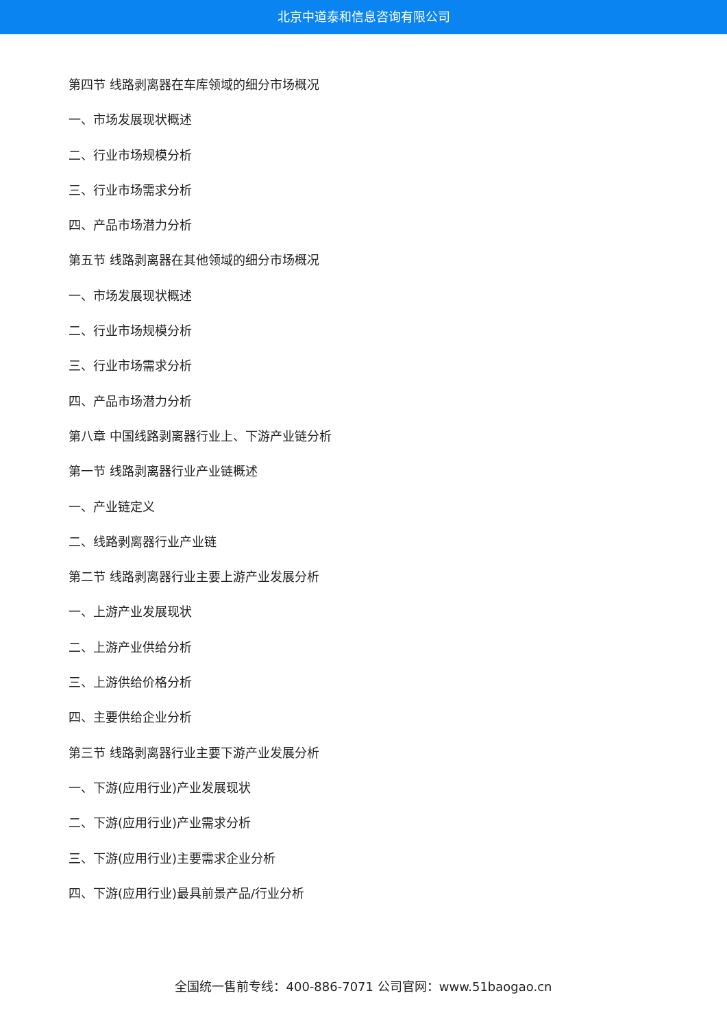北京中道泰和信息咨询有限公司
第四节 线路剥离器在车库领域的细分市场概况
一、市场发展现状概述
二、行业市场规模分析
三、行业市场需求分析
四、产品市场潜力分析
第五节 线路剥离器在其他领域的细分市场概况
一、市场发展现状概述
二、行业市场规模分析
三、行业市场需求分析
四、产品市场潜力分析
第八章 中国线路剥离器行业上、下游产业链分析
第一节 线路剥离器行业产业链概述
一、产业链定义
二、线路剥离器行业产业链
第二节 线路剥离器行业主要上游产业发展分析
一、上游产业发展现状
二、上游产业供给分析
三、上游供给价格分析
四、主要供给企业分析
第三节 线路剥离器行业主要下游产业发展分析
一、下游(应用行业)产业发展现状
二、下游(应用行业)产业需求分析
三、下游(应用行业)主要需求企业分析
四、下游(应用行业)最具前景产品/行业分析
全国统一售前专线：400-886-7071 公司官网：www.51baogao.cn